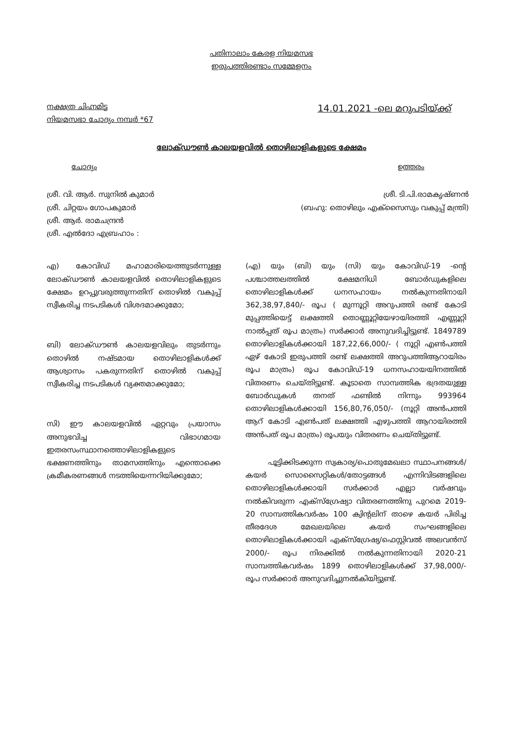പതിനാലാം കേരള നിയമസഭ
ഇരുപത്തിരണ്ടാം സമ്മേളനം
നക്ഷത്ര ചിഹ്നമിട്ട
നിയമസഭാ ചോദ്യം നമ്പർ *67
14.01.2021 -ലെ മറുപടിയ്ക്ക്
ലോക്ഡൗൺ കാലയളവിൽ തൊഴിലാളികളുടെ ക്ഷേമം
ചോദ്യം ഉത്തരം
ശ്രീ. വി. ആർ. സുനിൽ കുമാർ
ശ്രീ. ചിറ്റയം ഗോപകുമാർ
ശ്രീ. ആർ. രാമചന്ദ്രൻ
ശ്രീ. എൽദോ എബ്രഹാം :
ശ്രീ. ടി.പി.രാമകൃഷ്ണൻ
(ബഹു: തൊഴിലും എക്സൈസും വകുപ്പ് മന്ത്രി)
എ) കോവിഡ് മഹാമാരിയെത്തുടർന്നുള്ള ലോക്ഡൗൺ കാലയളവിൽ തൊഴിലാളികളുടെ ക്ഷേമം ഉറപ്പുവരുത്തുന്നതിന് തൊഴിൽ വകുപ്പ് സ്വീകരിച്ച നടപടികൾ വിശദമാക്കുമോ;
ബി) ലോക്ഡൗൺ കാലയളവിലും തുടർന്നും തൊഴിൽ നഷ്ടമായ തൊഴിലാളികൾക്ക് ആശ്വാസം പകരുന്നതിന് തൊഴിൽ വകുപ്പ് സ്വീകരിച്ച നടപടികൾ വ്യക്തമാക്കുമോ;
സി) ഈ കാലയളവിൽ ഏറ്റവും പ്രയാസം അനുഭവിച്ച വിഭാഗമായ ഇതരസംസ്ഥാനത്തൊഴിലാളികളുടെ ഭക്ഷണത്തിനും താമസത്തിനും എന്തൊക്കെ ക്രമീകരണങ്ങൾ നടത്തിയെന്നറിയിക്കുമോ;
(എ) യും (ബി) യും (സി) യും കോവിഡ്-19 -ന്റെ പശ്ചാത്തലത്തിൽ ക്ഷേമനിധി ബോർഡുകളിലെ തൊഴിലാളികൾക്ക് ധനസഹായം നൽകുന്നതിനായി 362,38,97,840/- രൂപ ( മുന്നൂറ്റി അറുപത്തി രണ്ട് കോടി മുപ്പത്തിയെട്ട് ലക്ഷത്തി തൊണ്ണൂറ്റിയേഴായിരത്തി എണ്ണൂറ്റി നാൽപ്പത് രൂപ മാത്രം) സർക്കാർ അനുവദിച്ചിട്ടുണ്ട്. 1849789 തൊഴിലാളികൾക്കായി 187,22,66,000/- ( നൂറ്റി എൺപത്തി ഏഴ് കോടി ഇരുപത്തി രണ്ട് ലക്ഷത്തി അറുപത്തിആറായിരം രൂപ മാത്രം) രൂപ കോവിഡ്-19 ധനസഹായയിനത്തിൽ വിതരണം ചെയ്തിട്ടുണ്ട്. കൂടാതെ സാമ്പത്തിക ഭദ്രതയുള്ള ബോർഡുകൾ തനത് ഫണ്ടിൽ നിന്നും 993964 തൊഴിലാളികൾക്കായി 156,80,76,050/- (നൂറ്റി അൻപത്തി ആറ് കോടി എൺപത് ലക്ഷത്തി എഴുപത്തി ആറായിരത്തി അൻപത് രൂപ മാത്രം) രൂപയും വിതരണം ചെയ്തിട്ടുണ്ട്.
പൂട്ടിക്കിടക്കുന്ന സ്വകാര്യ/പൊതുമേഖലാ സ്ഥാപനങ്ങൾ/കയർ സൊസൈറ്റികൾ/തോട്ടങ്ങൾ എന്നിവിടങ്ങളിലെ തൊഴിലാളികൾക്കായി സർക്കാർ എല്ലാ വർഷവും നൽകിവരുന്ന എക്സ്ഗ്രേഷ്യാ വിതരണത്തിനു പുറമെ 2019-20 സാമ്പത്തികവർഷം 100 ക്വിന്റലിന് താഴെ കയർ പിരിച്ച തീരദേശ മേഖലയിലെ കയർ സംഘങ്ങളിലെ തൊഴിലാളികൾക്കായി എക്സ്ഗ്രേഷ്യ/ഫെസ്റ്റിവൽ അലവൻസ് 2000/- രൂപ നിരക്കിൽ നൽകുന്നതിനായി 2020-21 സാമ്പത്തികവർഷം 1899 തൊഴിലാളികൾക്ക് 37,98,000/- രൂപ സർക്കാർ അനുവദിച്ചുനൽകിയിട്ടുണ്ട്.